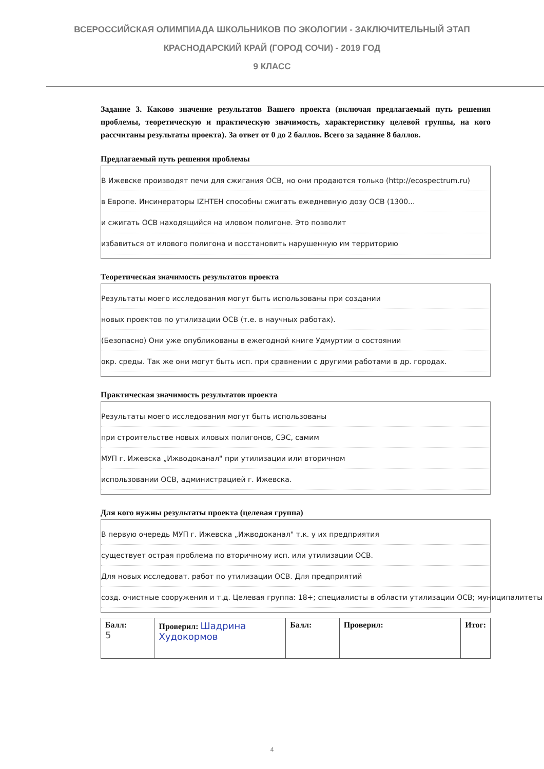ВСЕРОССИЙСКАЯ ОЛИМПИАДА ШКОЛЬНИКОВ ПО ЭКОЛОГИИ - ЗАКЛЮЧИТЕЛЬНЫЙ ЭТАП
КРАСНОДАРСКИЙ КРАЙ (ГОРОД СОЧИ) - 2019 ГОД
9 КЛАСС
Задание 3. Каково значение результатов Вашего проекта (включая предлагаемый путь решения проблемы, теоретическую и практическую значимость, характеристику целевой группы, на кого рассчитаны результаты проекта). За ответ от 0 до 2 баллов. Всего за задание 8 баллов.
Предлагаемый путь решения проблемы
В Ижевске производят печи для сжигания ОСВ, но они продаются только (http://ecospectrum.ru)
в Европе. Инсинераторы IZHTEH способны сжигать ежедневную дозу ОСВ (1300...
и сжигать ОСВ находящийся на иловом полигоне. Это позволит
избавиться от илового полигона и восстановить нарушенную им территорию
Теоретическая значимость результатов проекта
Результаты моего исследования могут быть использованы при создании
новых проектов по утилизации ОСВ (т.е. в научных работах).
(Безопасно) Они уже опубликованы в ежегодной книге Удмуртии о состоянии
окр. среды. Так же они могут быть исп. при сравнении с другими работами в др. городах.
Практическая значимость результатов проекта
Результаты моего исследования могут быть использованы
при строительстве новых иловых полигонов, СЭС, самим
МУП г. Ижевска „Ижводоканал" при утилизации или вторичном
использовании ОСВ, администрацией г. Ижевска.
Для кого нужны результаты проекта (целевая группа)
В первую очередь МУП г. Ижевска „Ижводоканал" т.к. у их предприятия
существует острая проблема по вторичному исп. или утилизации ОСВ.
Для новых исследоват. работ по утилизации ОСВ. Для предприятий
созд. очистные сооружения и т.д. Целевая группа: 18+; специалисты в области утилизации ОСВ; муниципалитеты
| Балл: 5 | Проверил: Шадрина Худокормов | Балл: | Проверил: | Итог: |
4